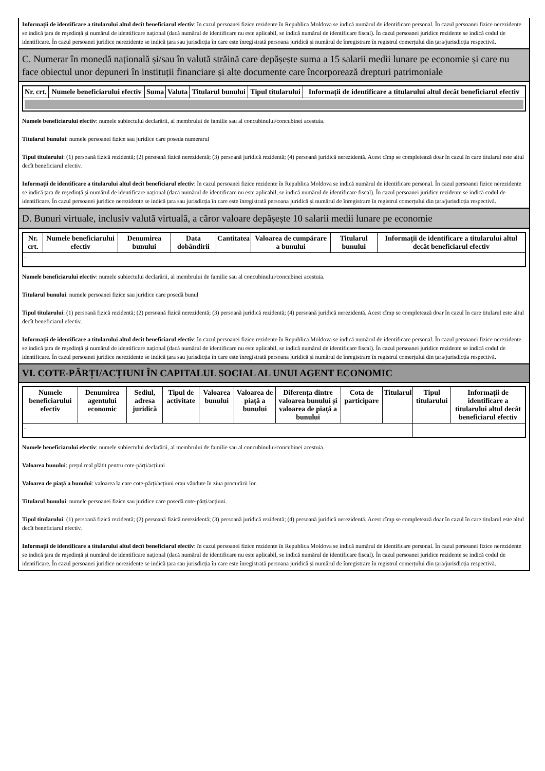Informații de identificare a titularului altul decît beneficiarul efectiv: în cazul persoanei fizice rezidente în Republica Moldova se indică numărul de identificare personal. În cazul persoanei fizice nerezidente se indică țara de reședință și numărul de identificare național (dacă numărul de identificare nu este aplicabil, se indică numărul de identificare fiscal). În cazul persoanei juridice rezidente se indică codul de identificare. În cazul persoanei juridice nerezidente se indică țara sau jurisdicția în care este înregistrată persoana juridică și numărul de înregistrare în registrul comerțului din țara/jurisdicția respectivă.
C. Numerar în monedă națională și/sau în valută străină care depășește suma a 15 salarii medii lunare pe economie și care nu face obiectul unor depuneri în instituții financiare și alte documente care încorporează drepturi patrimoniale
| Nr. crt. | Numele beneficiarului efectiv | Suma | Valuta | Titularul bunului | Tipul titularului | Informații de identificare a titularului altul decât beneficiarul efectiv |
| --- | --- | --- | --- | --- | --- | --- |
Numele beneficiarului efectiv: numele subiectului declarării, al membrului de familie sau al concubinului/concubinei acestuia.
Titularul bunului: numele persoanei fizice sau juridice care poseda numerarul
Tipul titularului: (1) persoană fizică rezidentă; (2) persoană fizică nerezidentă; (3) persoană juridică rezidentă; (4) persoană juridică nerezidentă. Acest cîmp se completează doar în cazul în care titularul este altul decît beneficiarul efectiv.
Informații de identificare a titularului altul decît beneficiarul efectiv: în cazul persoanei fizice rezidente în Republica Moldova se indică numărul de identificare personal. În cazul persoanei fizice nerezidente se indică țara de reședință și numărul de identificare național (dacă numărul de identificare nu este aplicabil, se indică numărul de identificare fiscal). În cazul persoanei juridice rezidente se indică codul de identificare. În cazul persoanei juridice nerezidente se indică țara sau jurisdicția în care este înregistrată persoana juridică și numărul de înregistrare în registrul comerțului din țara/jurisdicția respectivă.
D. Bunuri virtuale, inclusiv valută virtuală, a căror valoare depășește 10 salarii medii lunare pe economie
| Nr. crt. | Numele beneficiarului efectiv | Denumirea bunului | Data dobândirii | Cantitatea | Valoarea de cumpărare a bunului | Titularul bunului | Informații de identificare a titularului altul decât beneficiarul efectiv |
| --- | --- | --- | --- | --- | --- | --- | --- |
| - | | | | | | | |
Numele beneficiarului efectiv: numele subiectului declarării, al membrului de familie sau al concubinului/concubinei acestuia.
Titularul bunului: numele persoanei fizice sau juridice care posedă bunul
Tipul titularului: (1) persoană fizică rezidentă; (2) persoană fizică nerezidentă; (3) persoană juridică rezidentă; (4) persoană juridică nerezidentă. Acest cîmp se completează doar în cazul în care titularul este altul decît beneficiarul efectiv.
Informații de identificare a titularului altul decît beneficiarul efectiv: în cazul persoanei fizice rezidente în Republica Moldova se indică numărul de identificare personal. În cazul persoanei fizice nerezidente se indică țara de reședință și numărul de identificare național (dacă numărul de identificare nu este aplicabil, se indică numărul de identificare fiscal). În cazul persoanei juridice rezidente se indică codul de identificare. În cazul persoanei juridice nerezidente se indică țara sau jurisdicția în care este înregistrată persoana juridică și numărul de înregistrare în registrul comerțului din țara/jurisdicția respectivă.
VI. COTE-PĂRȚI/ACȚIUNI ÎN CAPITALUL SOCIAL AL UNUI AGENT ECONOMIC
| Numele beneficiarului efectiv | Denumirea agentului economic | Sediul, adresa juridică | Tipul de activitate | Valoarea bunului | Valoarea de piață a bunului | Diferența dintre valoarea bunului și valoarea de piață a bunului | Cota de participare | Titularul | Tipul titularului | Informații de identificare a titularului altul decât beneficiarul efectiv |
| --- | --- | --- | --- | --- | --- | --- | --- | --- | --- | --- |
| - | | | | | | | | | | |
Numele beneficiarului efectiv: numele subiectului declarării, al membrului de familie sau al concubinului/concubinei acestuia.
Valoarea bunului: prețul real plătit pentru cote-părți/acțiuni
Valoarea de piață a bunului: valoarea la care cote-părți/acțiuni erau vândute în ziua procurării lor.
Titularul bunului: numele persoanei fizice sau juridice care posedă cote-părți/acțiuni.
Tipul titularului: (1) persoană fizică rezidentă; (2) persoană fizică nerezidentă; (3) persoană juridică rezidentă; (4) persoană juridică nerezidentă. Acest cîmp se completează doar în cazul în care titularul este altul decît beneficiarul efectiv.
Informații de identificare a titularului altul decît beneficiarul efectiv: în cazul persoanei fizice rezidente în Republica Moldova se indică numărul de identificare personal. În cazul persoanei fizice nerezidente se indică țara de reședință și numărul de identificare național (dacă numărul de identificare nu este aplicabil, se indică numărul de identificare fiscal). În cazul persoanei juridice rezidente se indică codul de identificare. În cazul persoanei juridice nerezidente se indică țara sau jurisdicția în care este înregistrată persoana juridică și numărul de înregistrare în registrul comerțului din țara/jurisdicția respectivă.